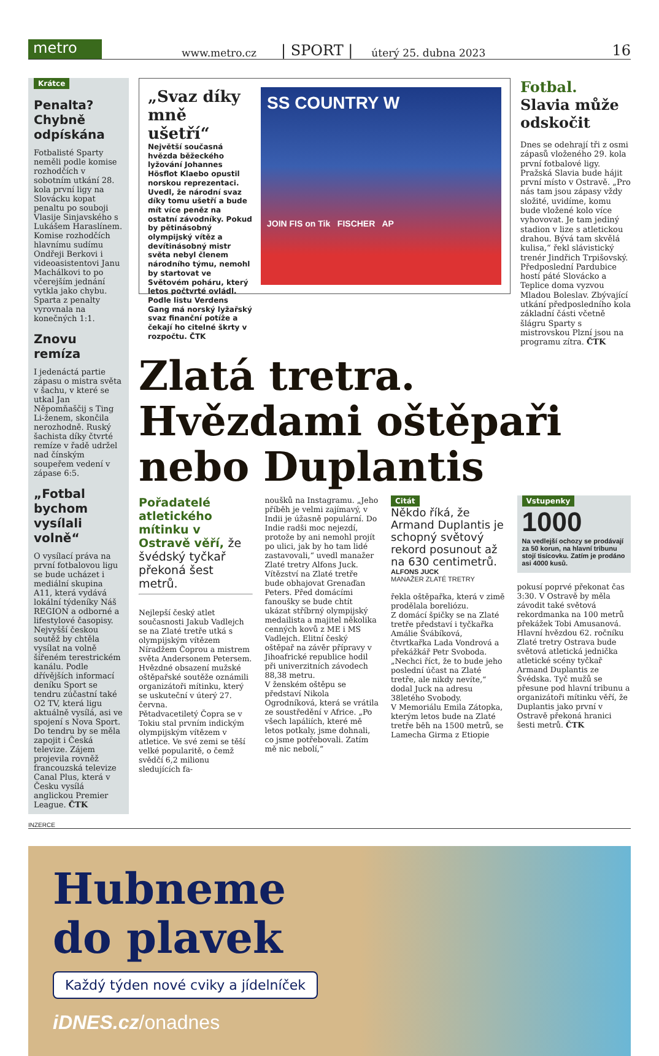metro
www.metro.cz | SPORT | úterý 25. dubna 2023 16
Krátce
Penalta? Chybně odpískána
Fotbalisté Sparty neměli podle komise rozhodčích v sobotním utkání 28. kola první ligy na Slovácku kopat penaltu po souboji Vlasije Sinjavského s Lukášem Haraslínem. Komise rozhodčích hlavnímu sudímu Ondřeji Berkovi i videoasistentovi Janu Machálkovi to po včerejším jednání vytkla jako chybu. Sparta z penalty vyrovnala na konečných 1:1.
Znovu remíza
I jedenáctá partie zápasu o mistra světa v šachu, v které se utkal Jan Něpomňaščij s Ting Li-ženem, skončila nerozhodně. Ruský šachista díky čtvrté remíze v řadě udržel nad čínským soupeřem vedení v zápase 6:5.
„Fotbal bychom vysílali volně“
O vysílací práva na první fotbalovou ligu se bude ucházet i mediální skupina A11, která vydává lokální týdeníky Náš REGION a odborné a lifestylové časopisy. Nejvyšší českou soutěž by chtěla vysílat na volně šířeném terestrickém kanálu. Podle dřívějších informací deníku Sport se tendru zúčastní také O2 TV, která ligu aktuálně vysílá, asi ve spojení s Nova Sport. Do tendru by se měla zapojit i Česká televize. Zájem projevila rovněž francouzská televize Canal Plus, která v Česku vysílá anglickou Premier League. ČTK
„Svaz díky mně ušetří“
Největší současná hvězda běžeckého lyžování Johannes Hösflot Klaebo opustil norskou reprezentaci. Uvedl, že národní svaz díky tomu ušetří a bude mít více peněz na ostatní závodníky. Pokud by pětinásobný olympijský vítěz a devítinásobný mistr světa nebyl členem národního týmu, nemohl by startovat ve Světovém poháru, který letos počtvrté ovládl. Podle listu Verdens Gang má norský lyžařský svaz finanční potíže a čekají ho citelné škrty v rozpočtu. ČTK
SS COUNTRY W
JOIN FIS on Tik FISCHER AP
Fotbal. Slavia může odskočit
Dnes se odehrají tři z osmi zápasů vloženého 29. kola první fotbalové ligy. Pražská Slavia bude hájit první místo v Ostravě. „Pro nás tam jsou zápasy vždy složité, uvidíme, komu bude vložené kolo více vyhovovat. Je tam jediný stadion v lize s atletickou drahou. Bývá tam skvělá kulisa,“ řekl slávistický trenér Jindřich Trpišovský. Předposlední Pardubice hostí páté Slovácko a Teplice doma vyzvou Mladou Boleslav. Zbývající utkání předposledního kola základní části včetně šlágru Sparty s mistrovskou Plzní jsou na programu zítra. ČTK
Zlatá tretra. Hvězdami oštěpaři nebo Duplantis
Pořadatelé atletického mítinku v Ostravě věří, že švédský tyčkař překoná šest metrů.
Nejlepší český atlet současnosti Jakub Vadlejch se na Zlaté tretře utká s olympijským vítězem Níradžem Čoprou a mistrem světa Andersonem Petersem. Hvězdné obsazení mužské oštěpařské soutěže oznámili organizátoři mítinku, který se uskuteční v úterý 27. června.
Pětadvacetiletý Čopra se v Tokiu stal prvním indickým olympijským vítězem v atletice. Ve své zemi se těší velké popularitě, o čemž svědčí 6,2 milionu sledujících fa-
noušků na Instagramu. „Jeho příběh je velmi zajímavý, v Indii je úžasně populární. Do Indie radši moc nejezdí, protože by ani nemohl projít po ulici, jak by ho tam lidé zastavovali,“ uvedl manažer Zlaté tretry Alfons Juck.
Vítězství na Zlaté tretře bude obhajovat Grenaďan Peters. Před domácími fanoušky se bude chtít ukázat stříbrný olympijský medailista a majitel několika cenných kovů z ME i MS Vadlejch. Elitní český oštěpař na závěr přípravy v Jihoafrické republice hodil při univerzitních závodech 88,38 metru.
V ženském oštěpu se představí Nikola Ogrodníková, která se vrátila ze soustředění v Africe. „Po všech lapáliích, které mě letos potkaly, jsme dohnali, co jsme potřebovali. Zatím mě nic nebolí,“
Citát
Někdo říká, že Armand Duplantis je schopný světový rekord posunout až na 630 centimetrů.
ALFONS JUCK
MANAŽER ZLATÉ TRETRY
řekla oštěpařka, která v zimě prodělala boreliózu.
Z domácí špičky se na Zlaté tretře představí i tyčkařka Amálie Švábíková, čtvrtkařka Lada Vondrová a překážkář Petr Svoboda. „Nechci říct, že to bude jeho poslední účast na Zlaté tretře, ale nikdy nevíte,“ dodal Juck na adresu 38letého Svobody.
V Memoriálu Emila Zátopka, kterým letos bude na Zlaté tretře běh na 1500 metrů, se Lamecha Girma z Etiopie
Vstupenky
1000
Na vedlejší ochozy se prodávají za 50 korun, na hlavní tribunu stojí tisícovku. Zatím je prodáno asi 4000 kusů.
pokusí poprvé překonat čas 3:30. V Ostravě by měla závodit také světová rekordmanka na 100 metrů překážek Tobi Amusanová.
Hlavní hvězdou 62. ročníku Zlaté tretry Ostrava bude světová atletická jednička atletické scény tyčkař Armand Duplantis ze Švédska. Tyč mužů se přesune pod hlavní tribunu a organizátoři mítinku věří, že Duplantis jako první v Ostravě překoná hranici šesti metrů. ČTK
INZERCE
Hubneme
do plavek
Každý týden nové cviky a jídelníček
iDNES.cz/onadnes